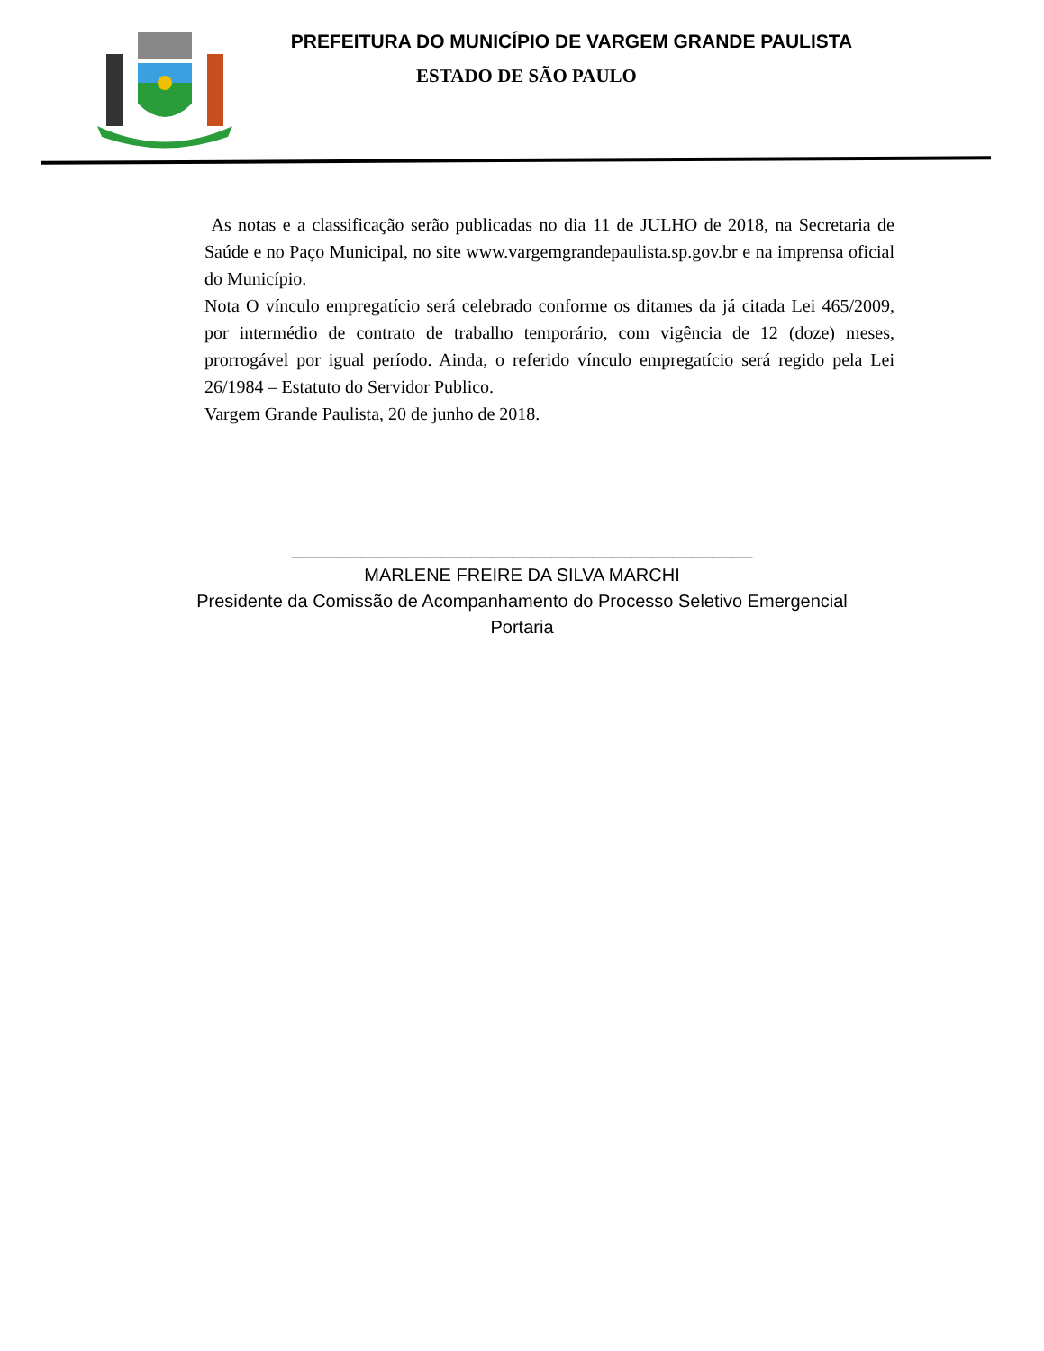PREFEITURA DO MUNICÍPIO DE VARGEM GRANDE PAULISTA
ESTADO DE SÃO PAULO
As notas e a classificação serão publicadas no dia 11 de JULHO de 2018, na Secretaria de Saúde e no Paço Municipal, no site www.vargemgrandepaulista.sp.gov.br e na imprensa oficial do Município.
Nota O vínculo empregatício será celebrado conforme os ditames da já citada Lei 465/2009, por intermédio de contrato de trabalho temporário, com vigência de 12 (doze) meses, prorrogável por igual período. Ainda, o referido vínculo empregatício será regido pela Lei 26/1984 – Estatuto do Servidor Publico.
Vargem Grande Paulista, 20 de junho de 2018.
______________________________________________
MARLENE FREIRE DA SILVA MARCHI
Presidente da Comissão de Acompanhamento do Processo Seletivo Emergencial
Portaria